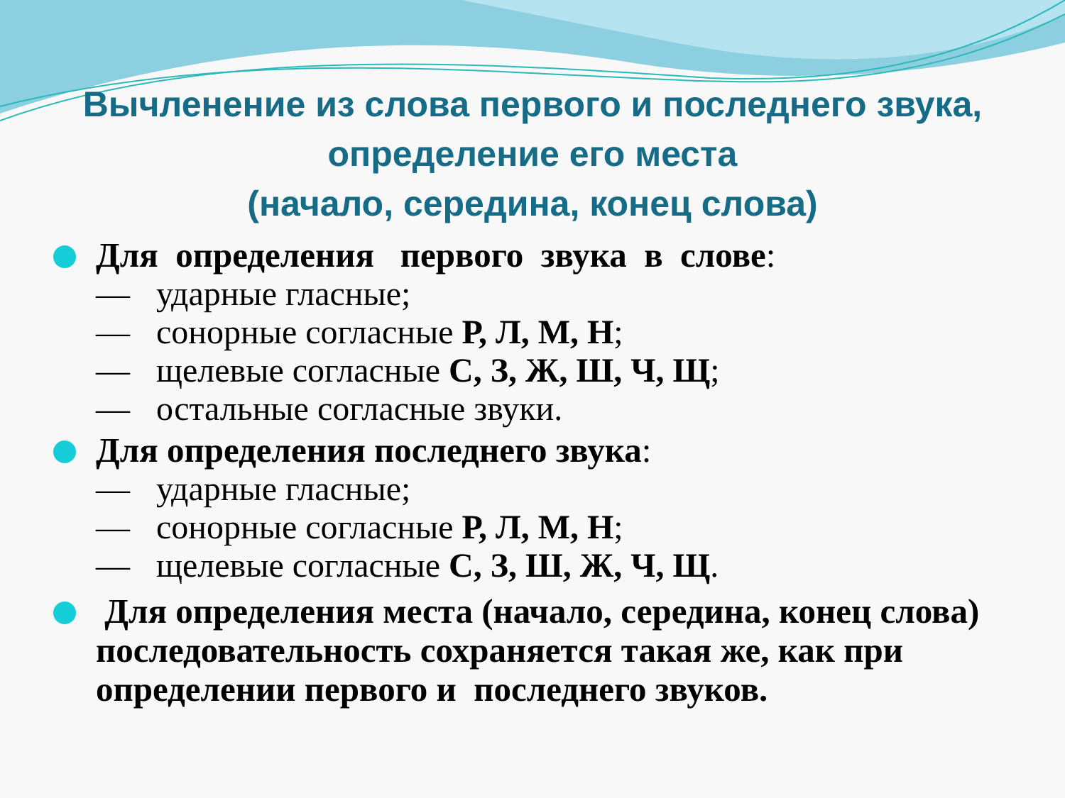Вычленение из слова первого и последнего звука, определение его места
(начало, середина, конец слова)
Для определения первого звука в слове:
— ударные гласные;
— сонорные согласные Р, Л, М, Н;
— щелевые согласные С, З, Ж, Ш, Ч, Щ;
— остальные согласные звуки.
Для определения последнего звука:
— ударные гласные;
— сонорные согласные Р, Л, М, Н;
— щелевые согласные С, З, Ш, Ж, Ч, Щ.
Для определения места (начало, середина, конец слова) последовательность сохраняется такая же, как при определении первого и последнего звуков.